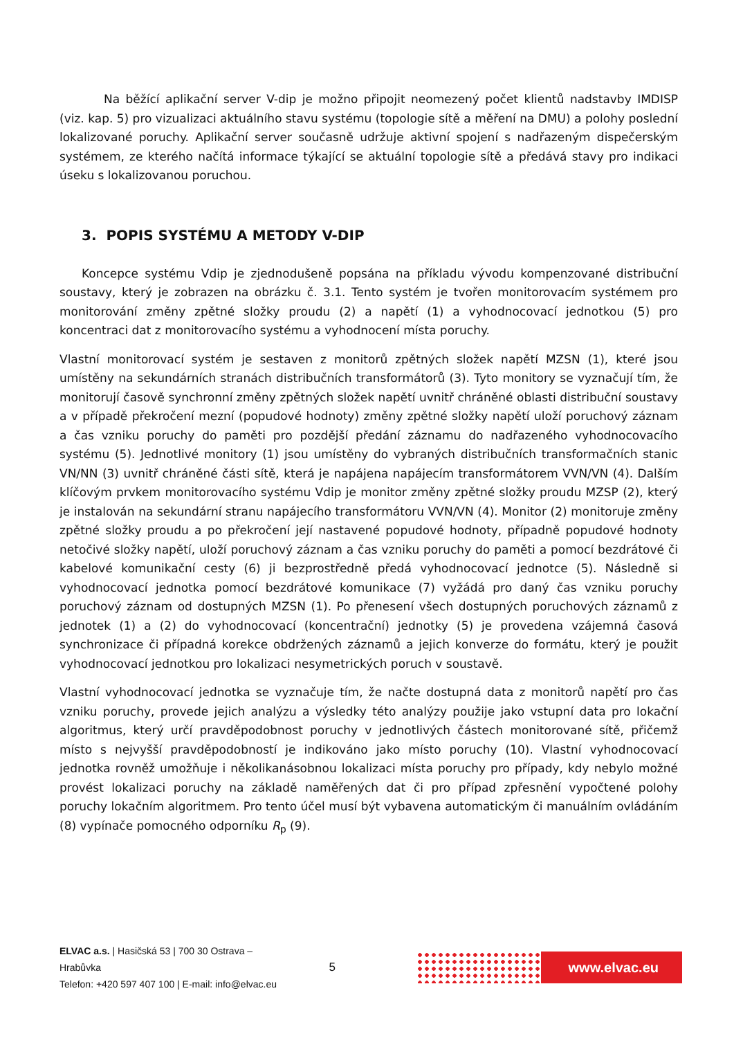Na běžící aplikační server V-dip je možno připojit neomezený počet klientů nadstavby IMDISP (viz. kap. 5) pro vizualizaci aktuálního stavu systému (topologie sítě a měření na DMU) a polohy poslední lokalizované poruchy. Aplikační server současně udržuje aktivní spojení s nadřazeným dispečerským systémem, ze kterého načítá informace týkající se aktuální topologie sítě a předává stavy pro indikaci úseku s lokalizovanou poruchou.
3. POPIS SYSTÉMU A METODY V-DIP
Koncepce systému Vdip je zjednodušeně popsána na příkladu vývodu kompenzované distribuční soustavy, který je zobrazen na obrázku č. 3.1. Tento systém je tvořen monitorovacím systémem pro monitorování změny zpětné složky proudu (2) a napětí (1) a vyhodnocovací jednotkou (5) pro koncentraci dat z monitorovacího systému a vyhodnocení místa poruchy.
Vlastní monitorovací systém je sestaven z monitorů zpětných složek napětí MZSN (1), které jsou umístěny na sekundárních stranách distribučních transformátorů (3). Tyto monitory se vyznačují tím, že monitorují časově synchronní změny zpětných složek napětí uvnitř chráněné oblasti distribuční soustavy a v případě překročení mezní (popudové hodnoty) změny zpětné složky napětí uloží poruchový záznam a čas vzniku poruchy do paměti pro pozdější předání záznamu do nadřazeného vyhodnocovacího systému (5). Jednotlivé monitory (1) jsou umístěny do vybraných distribučních transformačních stanic VN/NN (3) uvnitř chráněné části sítě, která je napájena napájecím transformátorem VVN/VN (4). Dalším klíčovým prvkem monitorovacího systému Vdip je monitor změny zpětné složky proudu MZSP (2), který je instalován na sekundární stranu napájecího transformátoru VVN/VN (4). Monitor (2) monitoruje změny zpětné složky proudu a po překročení její nastavené popudové hodnoty, případně popudové hodnoty netočivé složky napětí, uloží poruchový záznam a čas vzniku poruchy do paměti a pomocí bezdrátové či kabelové komunikační cesty (6) ji bezprostředně předá vyhodnocovací jednotce (5). Následně si vyhodnocovací jednotka pomocí bezdrátové komunikace (7) vyžádá pro daný čas vzniku poruchy poruchový záznam od dostupných MZSN (1). Po přenesení všech dostupných poruchových záznamů z jednotek (1) a (2) do vyhodnocovací (koncentrační) jednotky (5) je provedena vzájemná časová synchronizace či případná korekce obdržených záznamů a jejich konverze do formátu, který je použit vyhodnocovací jednotkou pro lokalizaci nesymetrických poruch v soustavě.
Vlastní vyhodnocovací jednotka se vyznačuje tím, že načte dostupná data z monitorů napětí pro čas vzniku poruchy, provede jejich analýzu a výsledky této analýzy použije jako vstupní data pro lokační algoritmus, který určí pravděpodobnost poruchy v jednotlivých částech monitorované sítě, přičemž místo s nejvyšší pravděpodobností je indikováno jako místo poruchy (10). Vlastní vyhodnocovací jednotka rovněž umožňuje i několikanásobnou lokalizaci místa poruchy pro případy, kdy nebylo možné provést lokalizaci poruchy na základě naměřených dat či pro případ zpřesnění vypočtené polohy poruchy lokačním algoritmem. Pro tento účel musí být vybavena automatickým či manuálním ovládáním (8) vypínače pomocného odporníku R<sub>p</sub> (9).
ELVAC a.s. | Hasičská 53 | 700 30 Ostrava – Hrabůvka
Telefon: +420 597 407 100 | E-mail: info@elvac.eu
5
www.elvac.eu